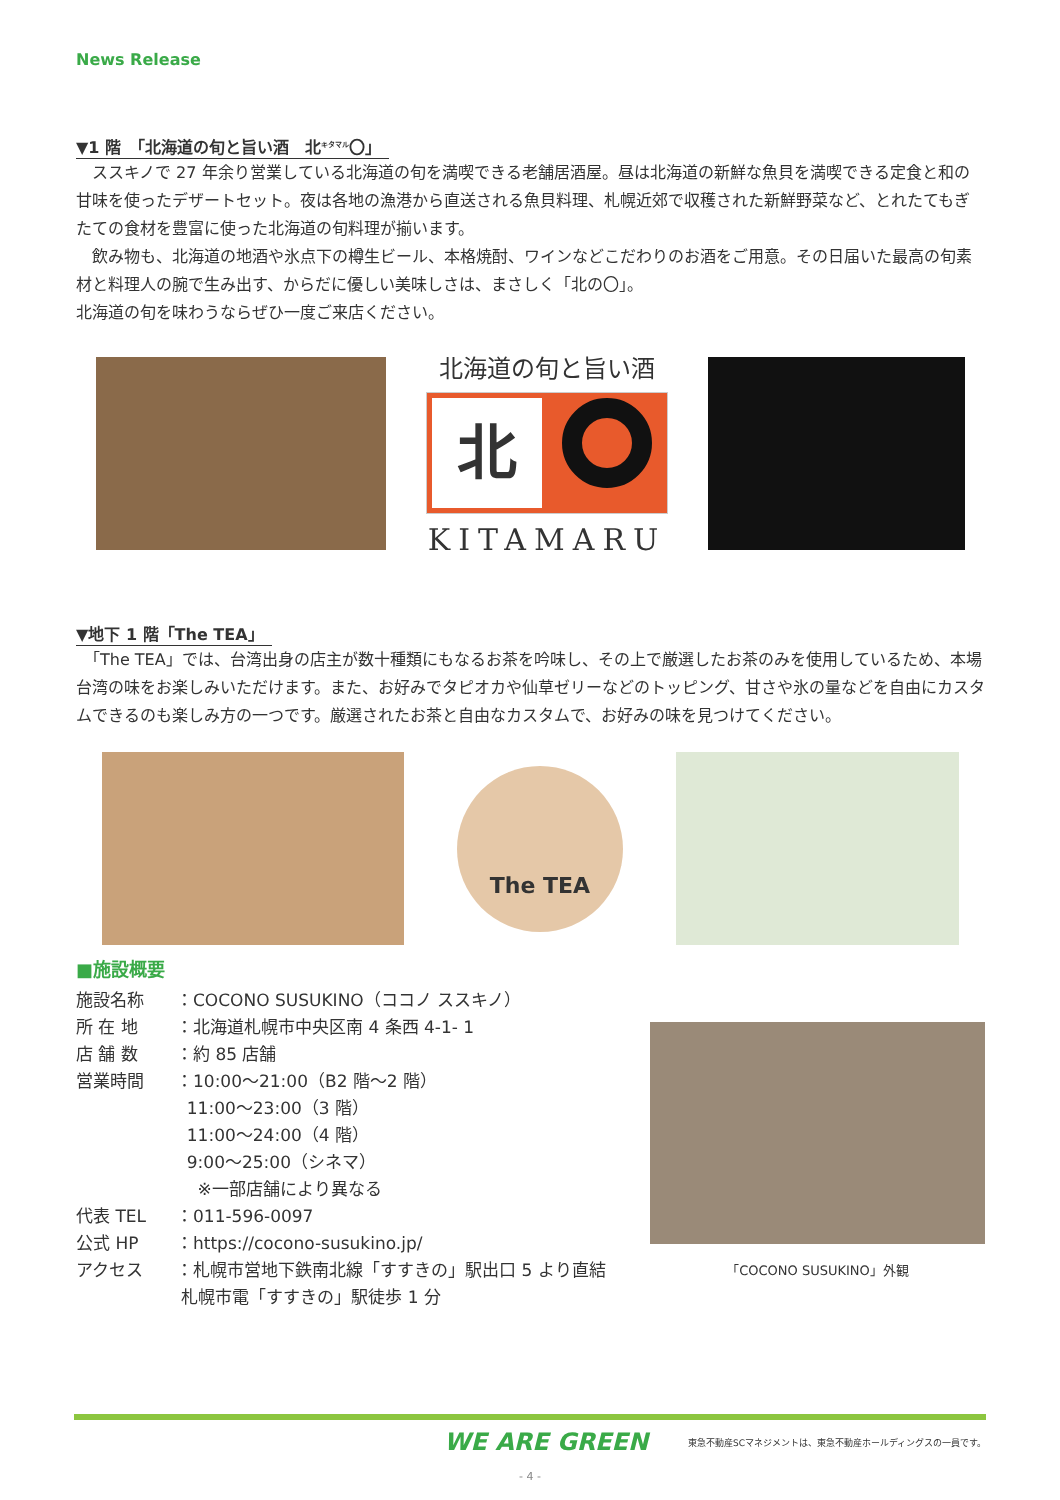News Release
▼1 階　「北海道の旬と旨い酒　北<sup>キタマル</sup>〇」
　ススキノで 27 年余り営業している北海道の旬を満喫できる老舗居酒屋。昼は北海道の新鮮な魚貝を満喫できる定食と和の甘味を使ったデザートセット。夜は各地の漁港から直送される魚貝料理、札幌近郊で収穫された新鮮野菜など、とれたてもぎたての食材を豊富に使った北海道の旬料理が揃います。
　飲み物も、北海道の地酒や氷点下の樽生ビール、本格焼酎、ワインなどこだわりのお酒をご用意。その日届いた最高の旬素材と料理人の腕で生み出す、からだに優しい美味しさは、まさしく「北の〇」。
北海道の旬を味わうならぜひ一度ご来店ください。
北海道の旬と旨い酒
北
KITAMARU
▼地下 1 階「The TEA」
　「The TEA」では、台湾出身の店主が数十種類にもなるお茶を吟味し、その上で厳選したお茶のみを使用しているため、本場台湾の味をお楽しみいただけます。また、お好みでタピオカや仙草ゼリーなどのトッピング、甘さや氷の量などを自由にカスタムできるのも楽しみ方の一つです。厳選されたお茶と自由なカスタムで、お好みの味を見つけてください。
The TEA
■施設概要
施設名称 ：COCONO SUSUKINO（ココノ ススキノ）
所 在 地 ：北海道札幌市中央区南 4 条西 4-1- 1
店 舗 数 ：約 85 店舗
営業時間 ：10:00～21:00（B2 階～2 階）
11:00～23:00（3 階）
11:00～24:00（4 階）
9:00～25:00（シネマ）
※一部店舗により異なる
代表 TEL ：011-596-0097
公式 HP ：https://cocono-susukino.jp/
アクセス ：札幌市営地下鉄南北線「すすきの」駅出口 5 より直結
札幌市電「すすきの」駅徒歩 1 分
「COCONO SUSUKINO」外観
WE ARE GREEN 東急不動産SCマネジメントは、東急不動産ホールディングスの一員です。
- 4 -